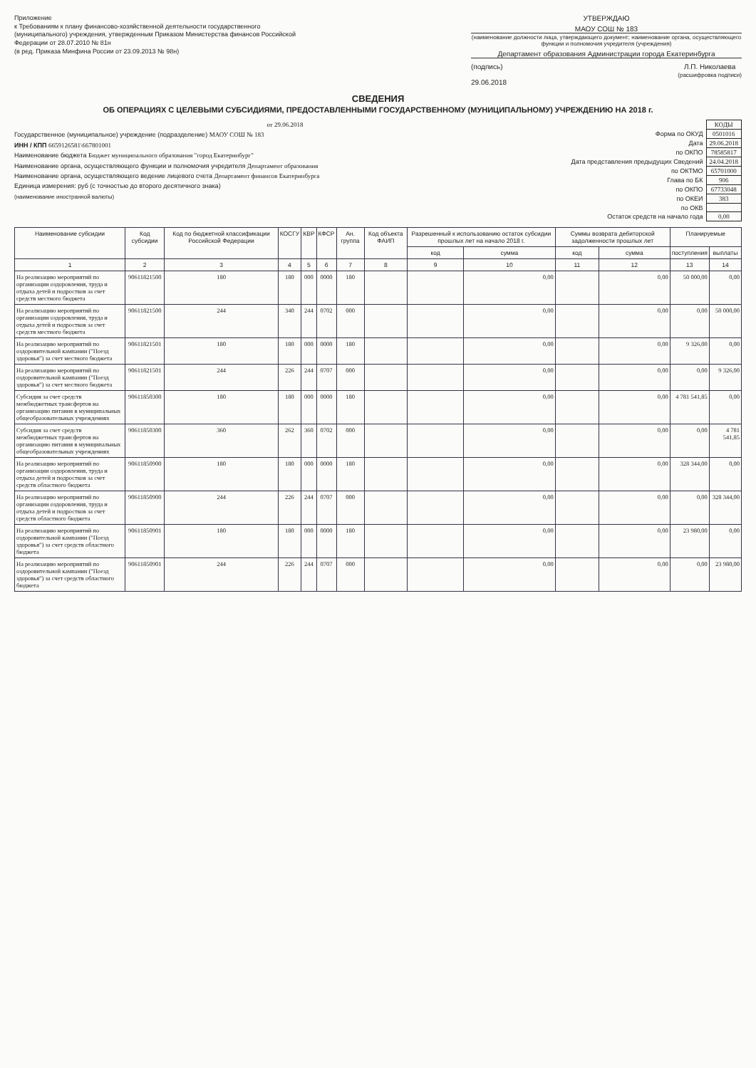Приложение
к Требованиям к плану финансово-хозяйственной деятельности государственного (муниципального) учреждения, утвержденным Приказом Министерства финансов Российской Федерации от 28.07.2010 № 81н
(в ред. Приказа Минфина России от 23.09.2013 № 98н)
УТВЕРЖДАЮ
МАОУ СОШ № 183
(наименование должности лица, утверждающего документ; наименование органа, осуществляющего функции и полномочия учредителя (учреждения)
Департамент образования Администрации города Екатеринбурга
(подпись) Л.П. Николаева
(расшифровка подписи)
29.06.2018
СВЕДЕНИЯ
ОБ ОПЕРАЦИЯХ С ЦЕЛЕВЫМИ СУБСИДИЯМИ, ПРЕДОСТАВЛЕННЫМИ ГОСУДАРСТВЕННОМУ (МУНИЦИПАЛЬНОМУ) УЧРЕЖДЕНИЮ НА 2018 г.
от 29.06.2018
Государственное (муниципальное) учреждение (подразделение) МАОУ СОШ № 183
ИНН / КПП 6659126581\667801001
Наименование бюджета Бюджет муниципального образования "город Екатеринбург"
Наименование органа, осуществляющего функции и полномочия учредителя Департамент образования
Наименование органа, осуществляющего ведение лицевого счета Департамент финансов Екатеринбурга
Единица измерения: руб (с точностью до второго десятичного знака)
(наименование иностранной валюты)
| | КОДЫ |
| Форма по ОКУД | 0501016 |
| Дата | 29.06.2018 |
| по ОКПО | 78585817 |
| Дата представления предыдущих Сведений | 24.04.2018 |
| по ОКТМО | 65701000 |
| Глава по БК | 906 |
| по ОКПО | 67733048 |
| по ОКЕИ | 383 |
| по ОКВ | |
| Остаток средств на начало года | 0,00 |
| Наименование субсидии | Код субсидии | Код по бюджетной классификации Российской Федерации | КОСГУ | КВР | КФСР | Ан. группа | Код объекта ФАИП | Разрешенный к использованию остаток субсидии прошлых лет на начало 2018 г. | | Суммы возврата дебиторской задолженности прошлых лет | | Планируемые | |
| --- | --- | --- | --- | --- | --- | --- | --- | --- | --- | --- | --- | --- | --- |
| | | | | | | | | код | сумма | код | сумма | поступления | выплаты |
| 1 | 2 | 3 | 4 | 5 | 6 | 7 | 8 | 9 | 10 | 11 | 12 | 13 | 14 |
| На реализацию мероприятий по организации оздоровления, труда и отдыха детей и подростков за счет средств местного бюджета | 90611821500 | 180 | 180 | 000 | 0000 | 180 | | | 0,00 | | 0,00 | 50 000,00 | 0,00 |
| На реализацию мероприятий по организации оздоровления, труда и отдыха детей и подростков за счет средств местного бюджета | 90611821500 | 244 | 340 | 244 | 0702 | 000 | | | 0,00 | | 0,00 | 0,00 | 50 000,00 |
| На реализацию мероприятий по оздоровительной кампании ("Поезд здоровья") за счет местного бюджета | 90611821501 | 180 | 180 | 000 | 0000 | 180 | | | 0,00 | | 0,00 | 9 326,00 | 0,00 |
| На реализацию мероприятий по оздоровительной кампании ("Поезд здоровья") за счет местного бюджета | 90611821501 | 244 | 226 | 244 | 0707 | 000 | | | 0,00 | | 0,00 | 0,00 | 9 326,00 |
| Субсидия за счет средств межбюджетных трансфертов на организацию питания в муниципальных общеобразовательных учреждениях | 90611850300 | 180 | 180 | 000 | 0000 | 180 | | | 0,00 | | 0,00 | 4 781 541,85 | 0,00 |
| Субсидия за счет средств межбюджетных трансфертов на организацию питания в муниципальных общеобразовательных учреждениях | 90611850300 | 360 | 262 | 360 | 0702 | 000 | | | 0,00 | | 0,00 | 0,00 | 4 781 541,85 |
| На реализацию мероприятий по организации оздоровления, труда и отдыха детей и подростков за счет средств областного бюджета | 90611850900 | 180 | 180 | 000 | 0000 | 180 | | | 0,00 | | 0,00 | 328 344,00 | 0,00 |
| На реализацию мероприятий по организации оздоровления, труда и отдыха детей и подростков за счет средств областного бюджета | 90611850900 | 244 | 226 | 244 | 0707 | 000 | | | 0,00 | | 0,00 | 0,00 | 328 344,00 |
| На реализацию мероприятий по оздоровительной кампании ("Поезд здоровья") за счет средств областного бюджета | 90611850901 | 180 | 180 | 000 | 0000 | 180 | | | 0,00 | | 0,00 | 23 980,00 | 0,00 |
| На реализацию мероприятий по оздоровительной кампании ("Поезд здоровья") за счет средств областного бюджета | 90611850901 | 244 | 226 | 244 | 0707 | 000 | | | 0,00 | | 0,00 | 0,00 | 23 980,00 |